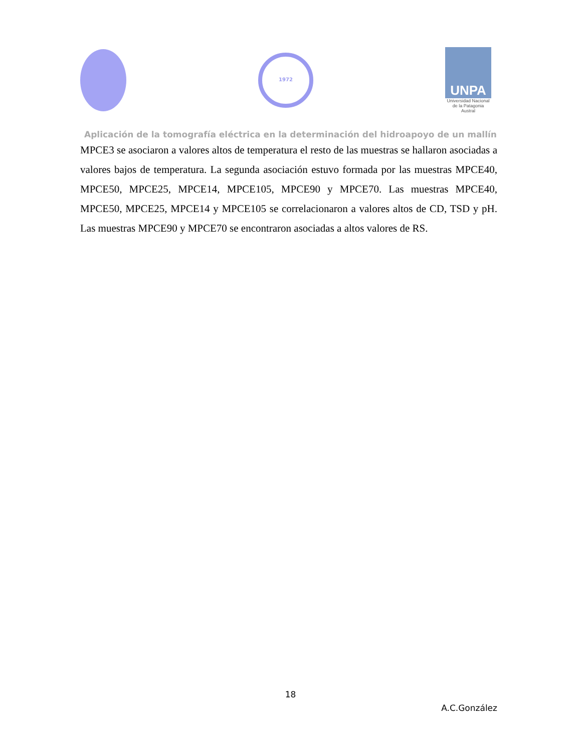1972
UNPA
Universidad Nacional de la Patagonia Austral
Aplicación de la tomografía eléctrica en la determinación del hidroapoyo de un mallín
MPCE3 se asociaron a valores altos de temperatura el resto de las muestras se hallaron asociadas a valores bajos de temperatura. La segunda asociación estuvo formada por las muestras MPCE40, MPCE50, MPCE25, MPCE14, MPCE105, MPCE90 y MPCE70. Las muestras MPCE40, MPCE50, MPCE25, MPCE14 y MPCE105 se correlacionaron a valores altos de CD, TSD y pH. Las muestras MPCE90 y MPCE70 se encontraron asociadas a altos valores de RS.
18
A.C.González